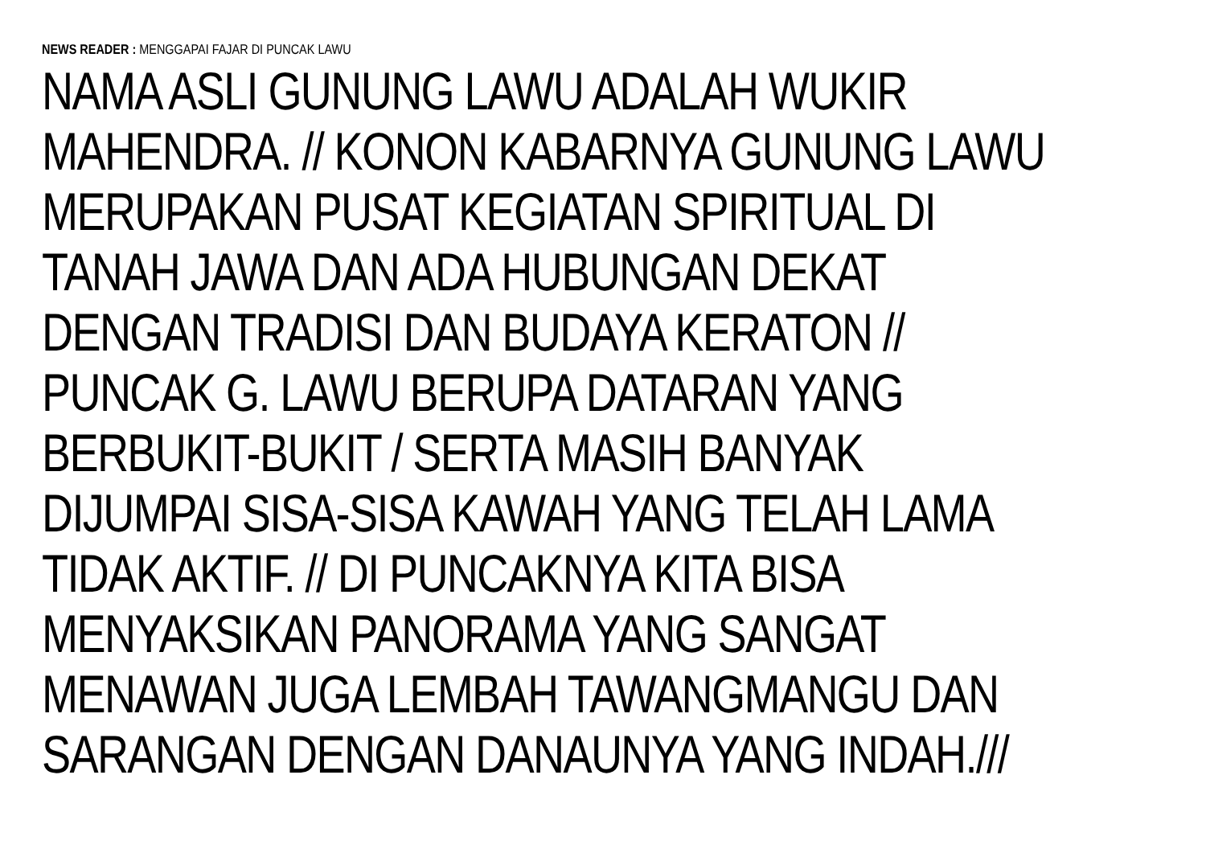NEWS READER : MENGGAPAI FAJAR DI PUNCAK LAWU
NAMA ASLI GUNUNG LAWU ADALAH WUKIR
MAHENDRA. // KONON KABARNYA GUNUNG LAWU
MERUPAKAN PUSAT KEGIATAN SPIRITUAL DI
TANAH JAWA DAN ADA HUBUNGAN DEKAT
DENGAN TRADISI DAN BUDAYA KERATON //
PUNCAK G. LAWU BERUPA DATARAN YANG
BERBUKIT-BUKIT / SERTA MASIH BANYAK
DIJUMPAI SISA-SISA KAWAH YANG TELAH LAMA
TIDAK AKTIF. // DI PUNCAKNYA KITA BISA
MENYAKSIKAN PANORAMA YANG SANGAT
MENAWAN JUGA LEMBAH TAWANGMANGU DAN
SARANGAN DENGAN DANAUNYA YANG INDAH.///